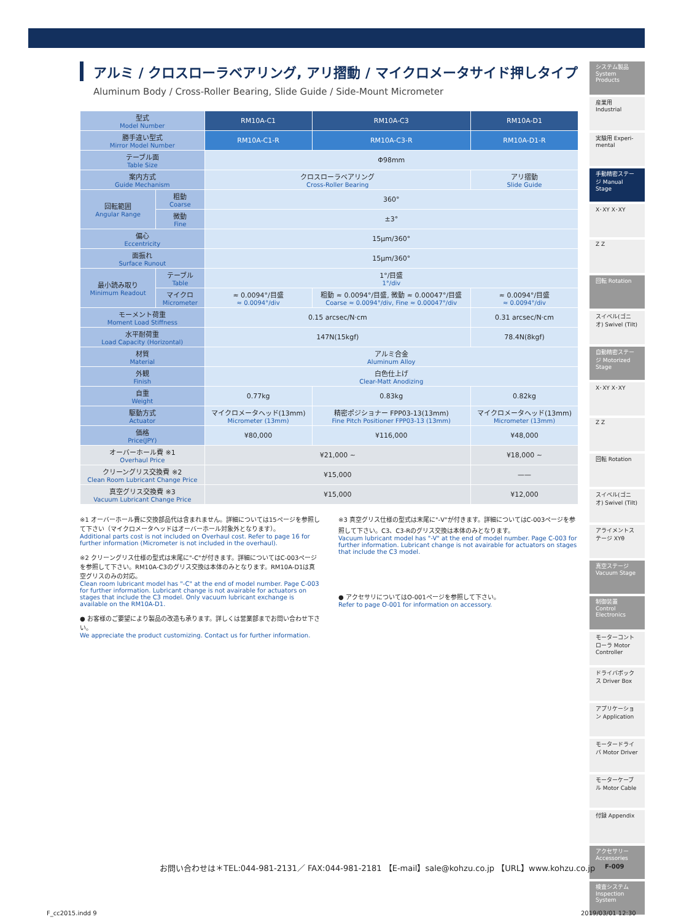アルミ / クロスローラベアリング, アリ摺動 / マイクロメータサイド押しタイプ
Aluminum Body / Cross-Roller Bearing, Slide Guide / Side-Mount Micrometer
| 型式 Model Number | | RM10A-C1 | RM10A-C3 | RM10A-D1 |
| 勝手違い型式 Mirror Model Number | | RM10A-C1-R | RM10A-C3-R | RM10A-D1-R |
| テーブル面 Table Size | | Φ98mm | | |
| 案内方式 Guide Mechanism | | クロスローラベアリング Cross-Roller Bearing | | アリ摺動 Slide Guide |
| 回転範囲 Angular Range | 粗動 Coarse | 360° | | |
| | 微動 Fine | ±3° | | |
| 偏心 Eccentricity | | 15μm/360° | | |
| 面振れ Surface Runout | | 15μm/360° | | |
| 最小読み取り Minimum Readout | テーブル Table | 1°/目盛 1°/div | | |
| | マイクロ Micrometer | ≈ 0.0094°/目盛 ≈ 0.0094°/div | 粗動 ≈ 0.0094°/目盛, 微動 ≈ 0.00047°/目盛 Coarse ≈ 0.0094°/div, Fine ≈ 0.00047°/div | ≈ 0.0094°/目盛 ≈ 0.0094°/div |
| モーメント荷重 Moment Load Stiffness | | 0.15 arcsec/N·cm | | 0.31 arcsec/N·cm |
| 水平耐荷重 Load Capacity (Horizontal) | | 147N(15kgf) | | 78.4N(8kgf) |
| 材質 Material | | アルミ合金 Aluminum Alloy | | |
| 外観 Finish | | 白色仕上げ Clear-Matt Anodizing | | |
| 自重 Weight | | 0.77kg | 0.83kg | 0.82kg |
| 駆動方式 Actuator | | マイクロメータヘッド(13mm) Micrometer (13mm) | 精密ポジショナー FPP03-13(13mm) Fine Pitch Positioner FPP03-13 (13mm) | マイクロメータヘッド(13mm) Micrometer (13mm) |
| 価格 Price(JPY) | | ¥80,000 | ¥116,000 | ¥48,000 |
| オーバーホール費 ※1 Overhaul Price | | ¥21,000 ~ | | ¥18,000 ~ |
| クリーングリス交換費 ※2 Clean Room Lubricant Change Price | | ¥15,000 | | —— |
| 真空グリス交換費 ※3 Vacuum Lubricant Change Price | | ¥15,000 | | ¥12,000 |
※1 オーバーホール費に交換部品代は含まれません。詳細については15ページを参照して下さい（マイクロメータヘッドはオーバーホール対象外となります）。
Additional parts cost is not included on Overhaul cost. Refer to page 16 for further information (Micrometer is not included in the overhaul).
※2 クリーングリス仕様の型式は末尾に"-C"が付きます。詳細についてはC-003ページを参照して下さい。RM10A-C3のグリス交換は本体のみとなります。RM10A-D1は真空グリスのみの対応。
Clean room lubricant model has "-C" at the end of model number. Page C-003 for further information. Lubricant change is not avairable for actuators on stages that include the C3 model. Only vacuum lubricant exchange is available on the RM10A-D1.
● お客様のご要望により製品の改造も承ります。詳しくは営業部までお問い合わせ下さい。
We appreciate the product customizing. Contact us for further information.
※3 真空グリス仕様の型式は末尾に"-V"が付きます。詳細についてはC-003ページを参照して下さい。C3、C3-Rのグリス交換は本体のみとなります。
Vacuum lubricant model has "-V" at the end of model number. Page C-003 for further information. Lubricant change is not avairable for actuators on stages that include the C3 model.
● アクセサリについてはO-001ページを参照して下さい。
Refer to page O-001 for information on accessory.
システム製品 System Products
産業用 Industrial
実験用 Experi-mental
手動精密ステージ Manual Stage
X･XY X･XY
Z Z
回転 Rotation
スイベル(ゴニオ) Swivel (Tilt)
自動精密ステージ Motorized Stage
X･XY X･XY
Z Z
回転 Rotation
スイベル(ゴニオ) Swivel (Tilt)
アライメントステージ XYθ
真空ステージ Vacuum Stage
制御装置 Control Electronics
モーターコントローラ Motor Controller
ドライバボックス Driver Box
アプリケーション Application
モータードライバ Motor Driver
モーターケーブル Motor Cable
付録 Appendix
アクセサリー Accessories
検査システム Inspection System
お問い合わせは＊TEL:044-981-2131／ FAX:044-981-2181 【E-mail】sale@kohzu.co.jp 【URL】www.kohzu.co.jp
F-009
F_cc2015.indd 9 2019/03/01 12:30